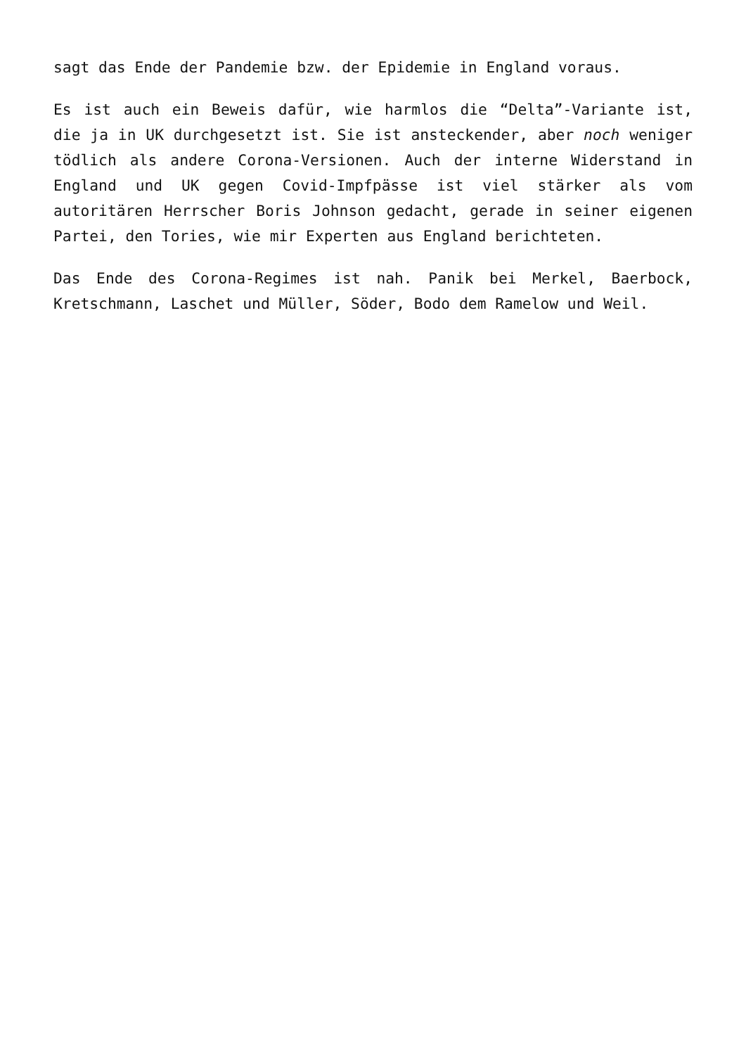sagt das Ende der Pandemie bzw. der Epidemie in England voraus.
Es ist auch ein Beweis dafür, wie harmlos die “Delta”-Variante ist, die ja in UK durchgesetzt ist. Sie ist ansteckender, aber noch weniger tödlich als andere Corona-Versionen. Auch der interne Widerstand in England und UK gegen Covid-Impfpässe ist viel stärker als vom autoritären Herrscher Boris Johnson gedacht, gerade in seiner eigenen Partei, den Tories, wie mir Experten aus England berichteten.
Das Ende des Corona-Regimes ist nah. Panik bei Merkel, Baerbock, Kretschmann, Laschet und Müller, Söder, Bodo dem Ramelow und Weil.